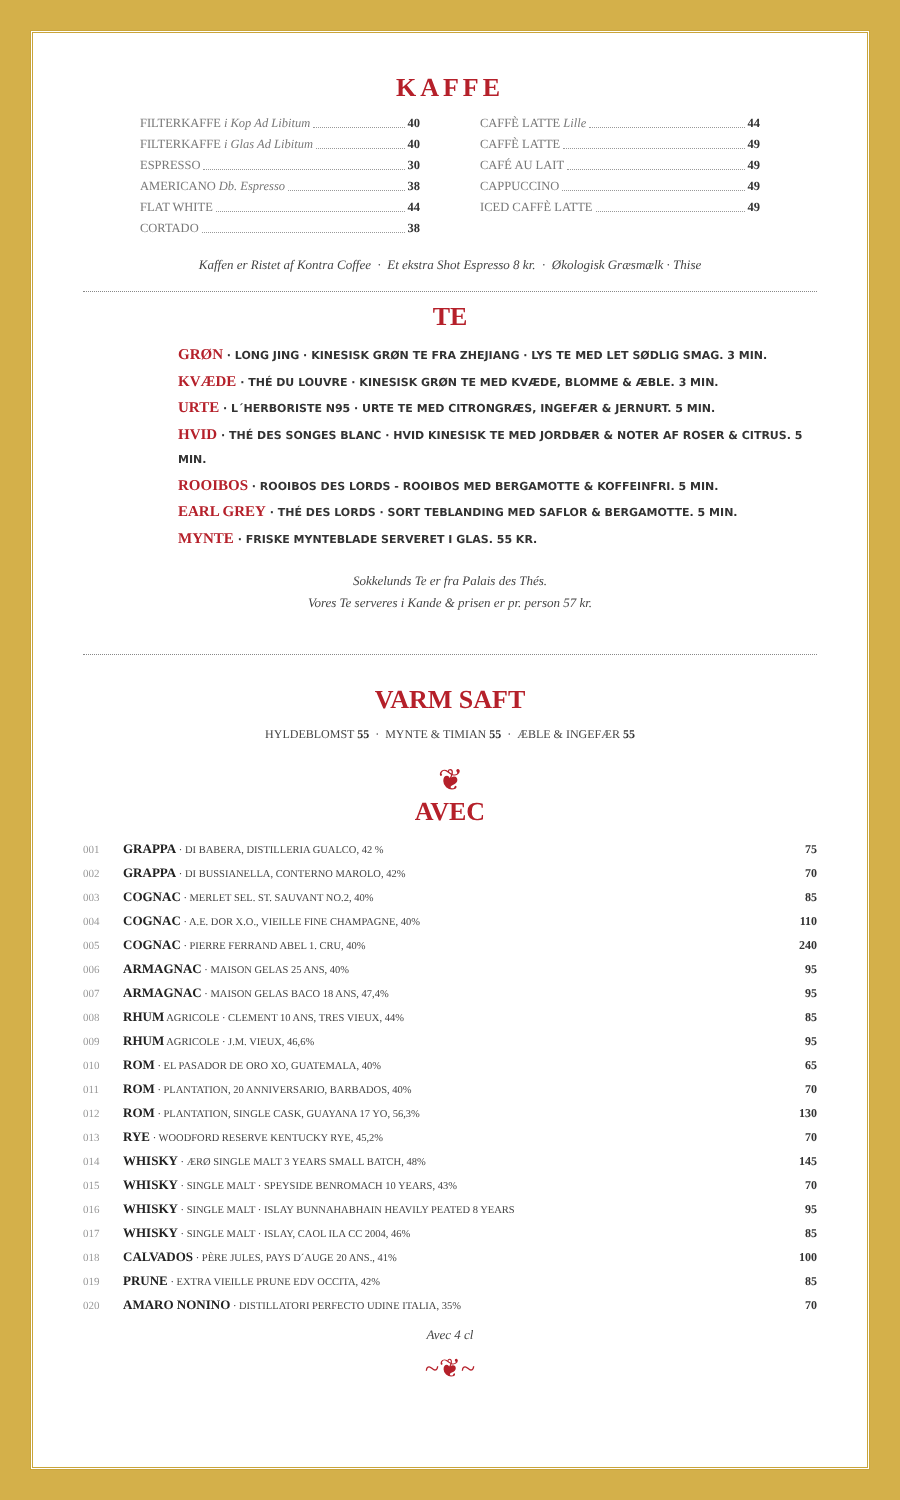KAFFE
FILTERKAFFE i Kop Ad Libitum 40
FILTERKAFFE i Glas Ad Libitum 40
ESPRESSO 30
AMERICANO Db. Espresso 38
FLAT WHITE 44
CORTADO 38
CAFFÈ LATTE Lille 44
CAFFÈ LATTE 49
CAFÉ AU LAIT 49
CAPPUCCINO 49
ICED CAFFÈ LATTE 49
Kaffen er Ristet af Kontra Coffee · Et ekstra Shot Espresso 8 kr. · Økologisk Græsmælk · Thise
TE
GRØN · LONG JING · KINESISK GRØN TE FRA ZHEJIANG · LYS TE MED LET SØDLIG SMAG. 3 MIN.
KVÆDE · THÉ DU LOUVRE · KINESISK GRØN TE MED KVÆDE, BLOMME & ÆBLE. 3 MIN.
URTE · L´HERBORISTE N95 · URTE TE MED CITRONGRÆS, INGEFÆR & JERNURT. 5 MIN.
HVID · THÉ DES SONGES BLANC · HVID KINESISK TE MED JORDBÆR & NOTER AF ROSER & CITRUS. 5 MIN.
ROOIBOS · ROOIBOS DES LORDS - ROOIBOS MED BERGAMOTTE & KOFFEINFRI. 5 MIN.
EARL GREY · THÉ DES LORDS · SORT TEBLANDING MED SAFLOR & BERGAMOTTE. 5 MIN.
MYNTE · FRISKE MYNTEBLADE SERVERET I GLAS. 55 KR.
Sokkelunds Te er fra Palais des Thés.
Vores Te serveres i Kande & prisen er pr. person 57 kr.
VARM SAFT
HYLDEBLOMST 55 · MYNTE & TIMIAN 55 · ÆBLE & INGEFÆR 55
❦
AVEC
| 001 | GRAPPA · DI BABERA, DISTILLERIA GUALCO, 42 % | 75 |
| 002 | GRAPPA · DI BUSSIANELLA, CONTERNO MAROLO, 42% | 70 |
| 003 | COGNAC · MERLET SEL. ST. SAUVANT NO.2, 40% | 85 |
| 004 | COGNAC · A.E. DOR X.O., VIEILLE FINE CHAMPAGNE, 40% | 110 |
| 005 | COGNAC · PIERRE FERRAND ABEL 1. CRU, 40% | 240 |
| 006 | ARMAGNAC · MAISON GELAS 25 ANS, 40% | 95 |
| 007 | ARMAGNAC · MAISON GELAS BACO 18 ANS, 47,4% | 95 |
| 008 | RHUM AGRICOLE · CLEMENT 10 ANS, TRES VIEUX, 44% | 85 |
| 009 | RHUM AGRICOLE · J.M. VIEUX, 46,6% | 95 |
| 010 | ROM · EL PASADOR DE ORO XO, GUATEMALA, 40% | 65 |
| 011 | ROM · PLANTATION, 20 ANNIVERSARIO, BARBADOS, 40% | 70 |
| 012 | ROM · PLANTATION, SINGLE CASK, GUAYANA 17 YO, 56,3% | 130 |
| 013 | RYE · WOODFORD RESERVE KENTUCKY RYE, 45,2% | 70 |
| 014 | WHISKY · ÆRØ SINGLE MALT 3 YEARS SMALL BATCH, 48% | 145 |
| 015 | WHISKY · SINGLE MALT · SPEYSIDE BENROMACH 10 YEARS, 43% | 70 |
| 016 | WHISKY · SINGLE MALT · ISLAY BUNNAHABHAIN HEAVILY PEATED 8 YEARS | 95 |
| 017 | WHISKY · SINGLE MALT · ISLAY, CAOL ILA CC 2004, 46% | 85 |
| 018 | CALVADOS · PÈRE JULES, PAYS D´AUGE 20 ANS., 41% | 100 |
| 019 | PRUNE · EXTRA VIEILLE PRUNE EDV OCCITA, 42% | 85 |
| 020 | AMARO NONINO · DISTILLATORI PERFECTO UDINE ITALIA, 35% | 70 |
Avec 4 cl
~❦~